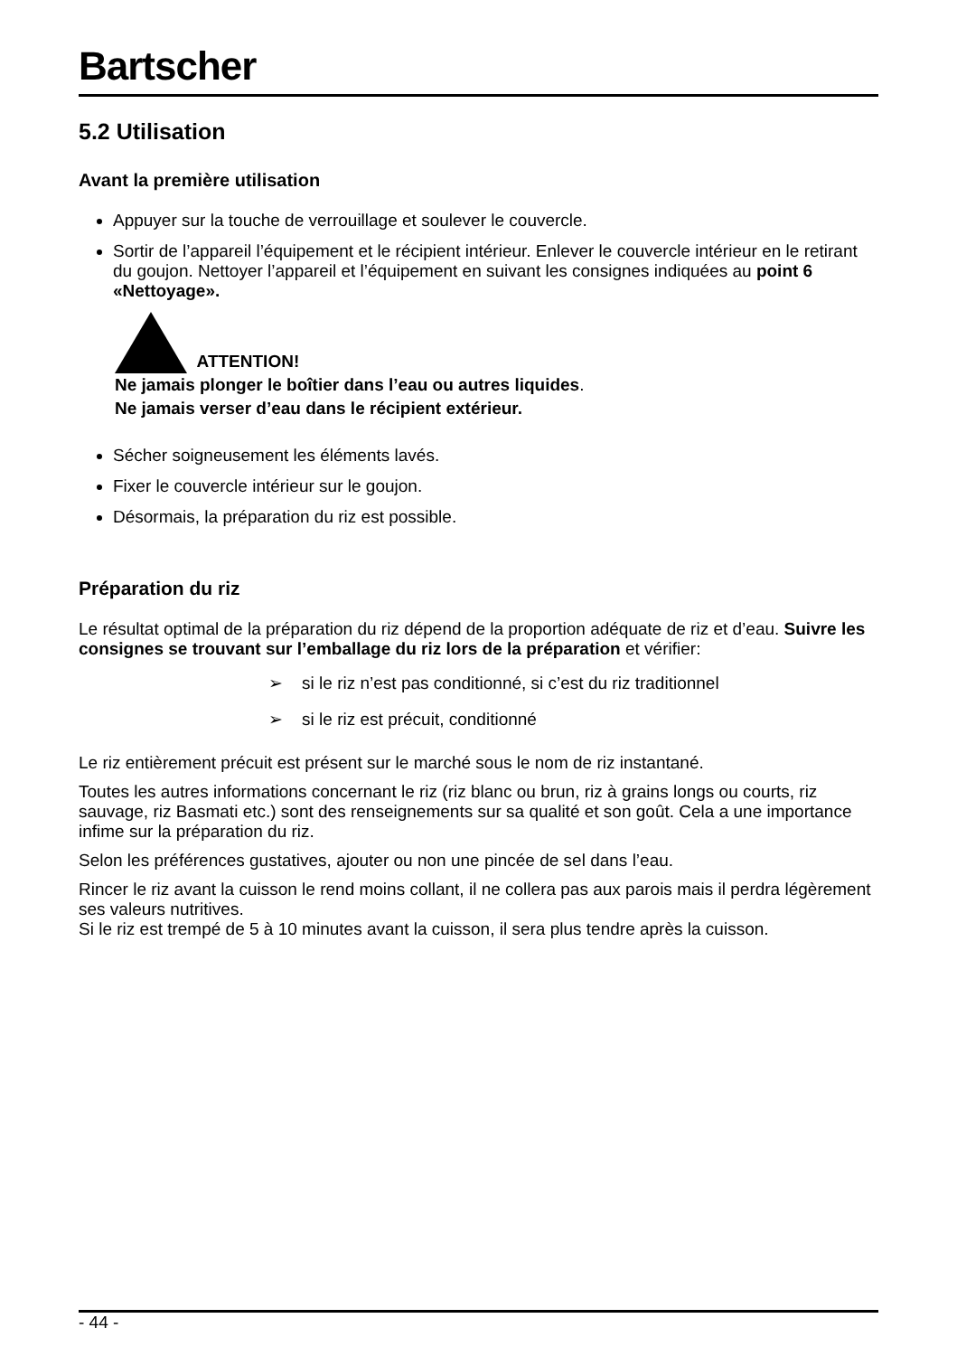Bartscher
5.2 Utilisation
Avant la première utilisation
Appuyer sur la touche de verrouillage et soulever le couvercle.
Sortir de l’appareil l’équipement et le récipient intérieur. Enlever le couvercle intérieur en le retirant du goujon. Nettoyer l’appareil et l’équipement en suivant les consignes indiquées au point 6 «Nettoyage».
ATTENTION!
Ne jamais plonger le boîtier dans l’eau ou autres liquides.
Ne jamais verser d’eau dans le récipient extérieur.
Sécher soigneusement les éléments lavés.
Fixer le couvercle intérieur sur le goujon.
Désormais, la préparation du riz est possible.
Préparation du riz
Le résultat optimal de la préparation du riz dépend de la proportion adéquate de riz et d’eau. Suivre les consignes se trouvant sur l’emballage du riz lors de la préparation et vérifier:
➢ si le riz n’est pas conditionné, si c’est du riz traditionnel
➢ si le riz est précuit, conditionné
Le riz entièrement précuit est présent sur le marché sous le nom de riz instantané.
Toutes les autres informations concernant le riz (riz blanc ou brun, riz à grains longs ou courts, riz sauvage, riz Basmati etc.) sont des renseignements sur sa qualité et son goût. Cela a une importance infime sur la préparation du riz.
Selon les préférences gustatives, ajouter ou non une pincée de sel dans l’eau.
Rincer le riz avant la cuisson le rend moins collant, il ne collera pas aux parois mais il perdra légèrement ses valeurs nutritives.
Si le riz est trempé de 5 à 10 minutes avant la cuisson, il sera plus tendre après la cuisson.
- 44 -